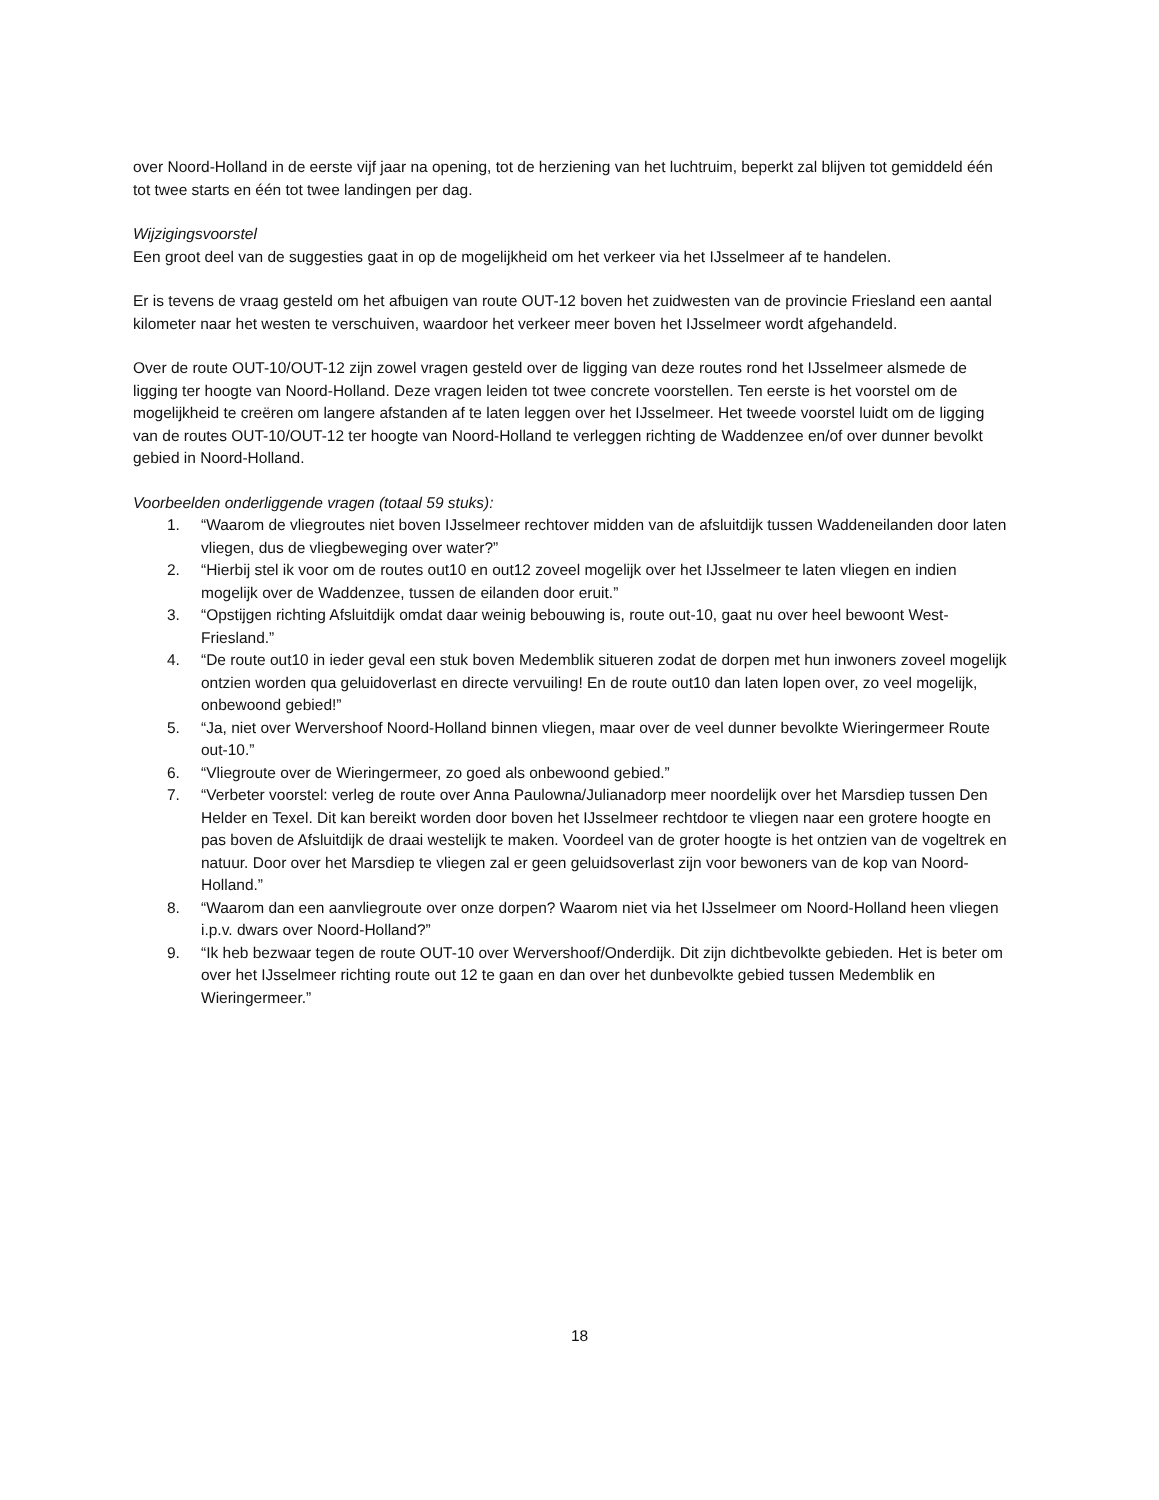over Noord-Holland in de eerste vijf jaar na opening, tot de herziening van het luchtruim, beperkt zal blijven tot gemiddeld één tot twee starts en één tot twee landingen per dag.
Wijzigingsvoorstel
Een groot deel van de suggesties gaat in op de mogelijkheid om het verkeer via het IJsselmeer af te handelen.
Er is tevens de vraag gesteld om het afbuigen van route OUT-12 boven het zuidwesten van de provincie Friesland een aantal kilometer naar het westen te verschuiven, waardoor het verkeer meer boven het IJsselmeer wordt afgehandeld.
Over de route OUT-10/OUT-12 zijn zowel vragen gesteld over de ligging van deze routes rond het IJsselmeer alsmede de ligging ter hoogte van Noord-Holland. Deze vragen leiden tot twee concrete voorstellen. Ten eerste is het voorstel om de mogelijkheid te creëren om langere afstanden af te laten leggen over het IJsselmeer. Het tweede voorstel luidt om de ligging van de routes OUT-10/OUT-12 ter hoogte van Noord-Holland te verleggen richting de Waddenzee en/of over dunner bevolkt gebied in Noord-Holland.
Voorbeelden onderliggende vragen (totaal 59 stuks):
1. “Waarom de vliegroutes niet boven IJsselmeer rechtover midden van de afsluitdijk tussen Waddeneilanden door laten vliegen, dus de vliegbeweging over water?”
2. “Hierbij stel ik voor om de routes out10 en out12 zoveel mogelijk over het IJsselmeer te laten vliegen en indien mogelijk over de Waddenzee, tussen de eilanden door eruit.”
3. “Opstijgen richting Afsluitdijk omdat daar weinig bebouwing is, route out-10, gaat nu over heel bewoont West-Friesland.”
4. “De route out10 in ieder geval een stuk boven Medemblik situeren zodat de dorpen met hun inwoners zoveel mogelijk ontzien worden qua geluidoverlast en directe vervuiling! En de route out10 dan laten lopen over, zo veel mogelijk, onbewoond gebied!”
5. “Ja, niet over Wervershoof Noord-Holland binnen vliegen, maar over de veel dunner bevolkte Wieringermeer Route out-10.”
6. “Vliegroute over de Wieringermeer, zo goed als onbewoond gebied.”
7. “Verbeter voorstel: verleg de route over Anna Paulowna/Julianadorp meer noordelijk over het Marsdiep tussen Den Helder en Texel. Dit kan bereikt worden door boven het IJsselmeer rechtdoor te vliegen naar een grotere hoogte en pas boven de Afsluitdijk de draai westelijk te maken. Voordeel van de groter hoogte is het ontzien van de vogeltrek en natuur. Door over het Marsdiep te vliegen zal er geen geluidsoverlast zijn voor bewoners van de kop van Noord-Holland.”
8. “Waarom dan een aanvliegroute over onze dorpen? Waarom niet via het IJsselmeer om Noord-Holland heen vliegen i.p.v. dwars over Noord-Holland?”
9. “Ik heb bezwaar tegen de route OUT-10 over Wervershoof/Onderdijk. Dit zijn dichtbevolkte gebieden. Het is beter om over het IJsselmeer richting route out 12 te gaan en dan over het dunbevolkte gebied tussen Medemblik en Wieringermeer.”
18